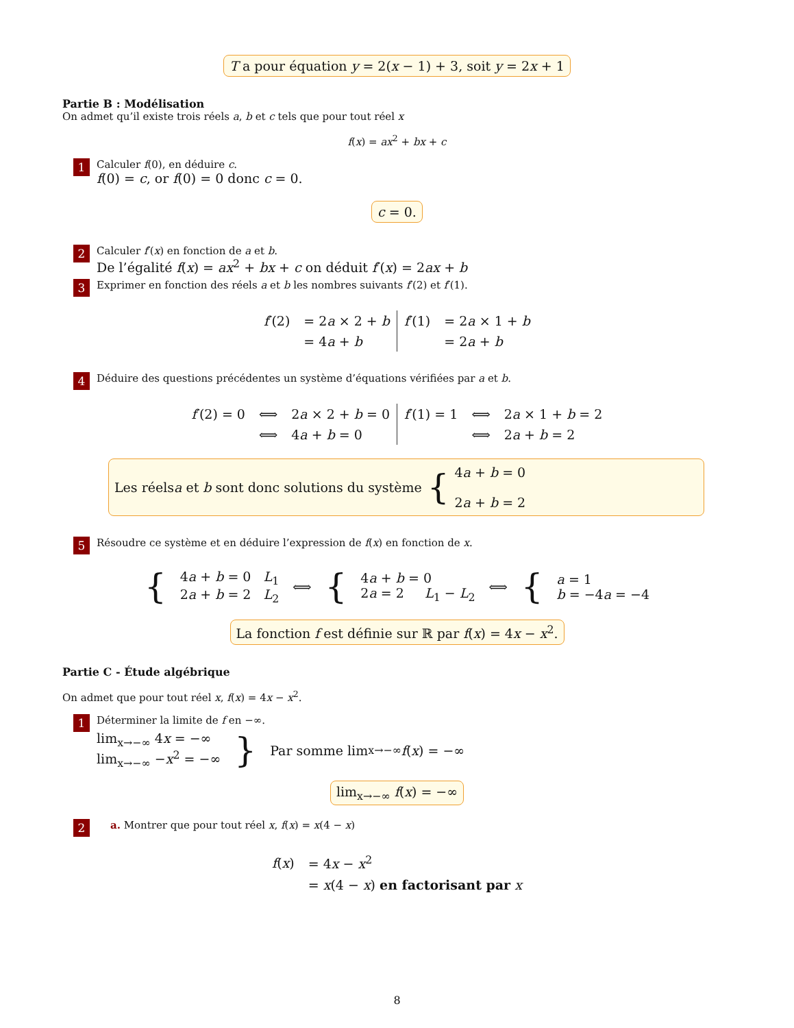T a pour équation y = 2(x − 1) + 3, soit y = 2x + 1
Partie B : Modélisation
On admet qu’il existe trois réels a, b et c tels que pour tout réel x
f(x) = ax<sup>2</sup> + bx + c
1
Calculer f(0), en déduire c.
f(0) = c, or f(0) = 0 donc c = 0.
c = 0.
2
Calculer f′(x) en fonction de a et b.
De l’égalité f(x) = ax<sup>2</sup> + bx + c on déduit f′(x) = 2ax + b
3
Exprimer en fonction des réels a et b les nombres suivants f′(2) et f′(1).
| f ′(2) | = 2 a × 2 + b | f ′(1) | = 2 a × 1 + b |
| | = 4 a + b | | = 2 a + b |
4
Déduire des questions précédentes un système d’équations vérifiées par a et b.
| f ′(2) = 0 | ⟺ | 2 a × 2 + b = 0 | f ′(1) = 1 | ⟺ | 2 a × 1 + b = 2 |
| | ⟺ | 4 a + b = 0 | | ⟺ | 2 a + b = 2 |
Les réels a et b sont donc solutions du système {
4a + b = 0
2a + b = 2
5
Résoudre ce système et en déduire l’expression de f(x) en fonction de x.
| { | 4 a + b = 0 L<sub>1</sub> 2 a + b = 2 L<sub>2</sub> | ⟺ | { | 4 a + b = 0 2 a = 2 L<sub>1</sub> − L<sub>2</sub> | ⟺ | { | a = 1 b = −4 a = −4 |
La fonction f est définie sur ℝ par f(x) = 4x − x<sup>2</sup>.
Partie C - Étude algébrique
On admet que pour tout réel x, f(x) = 4x − x<sup>2</sup>.
1
Déterminer la limite de f en −∞.
lim<sub>x→−∞</sub> 4x = −∞
lim<sub>x→−∞</sub> −x<sup>2</sup> = −∞
} Par somme lim<sub>x→−∞</sub> f (x) = −∞
lim<sub>x→−∞</sub> f(x) = −∞
2
a. Montrer que pour tout réel x, f(x) = x(4 − x)
| f ( x ) | = 4 x − x<sup>2</sup> |
| | = x (4 − x ) en factorisant par x |
8